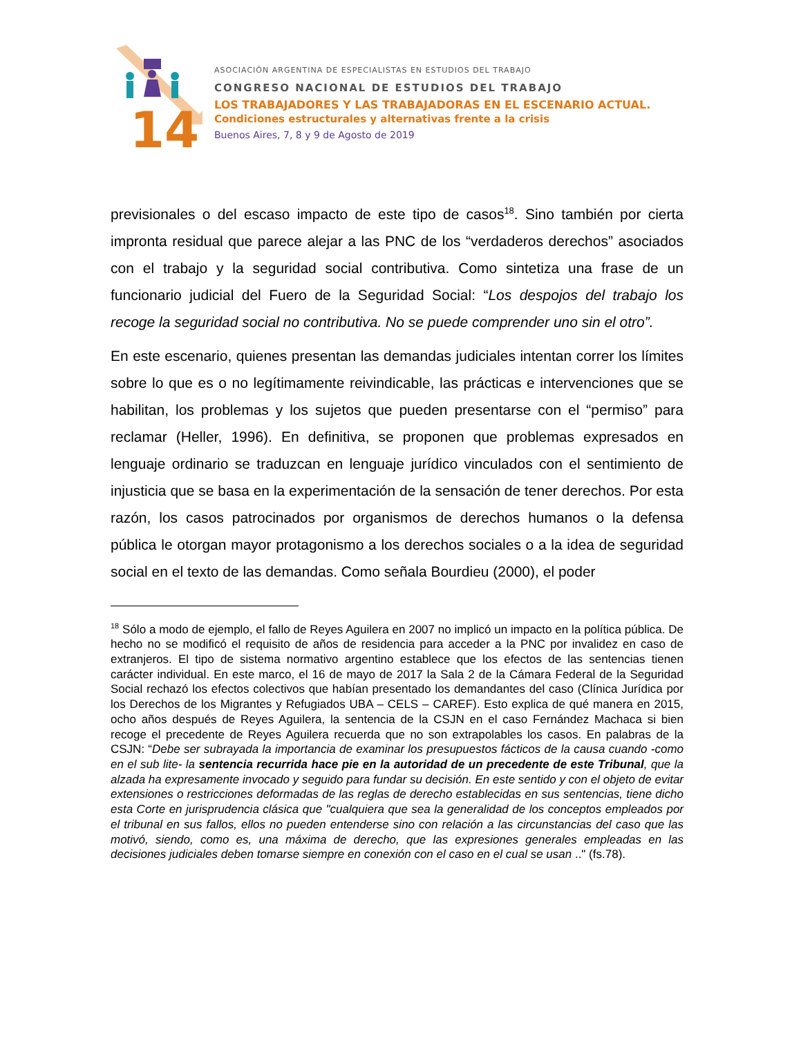14
ASOCIACIÓN ARGENTINA DE ESPECIALISTAS EN ESTUDIOS DEL TRABAJO
CONGRESO NACIONAL DE ESTUDIOS DEL TRABAJO
LOS TRABAJADORES Y LAS TRABAJADORAS EN EL ESCENARIO ACTUAL.
Condiciones estructurales y alternativas frente a la crisis
Buenos Aires, 7, 8 y 9 de Agosto de 2019
previsionales o del escaso impacto de este tipo de casos<sup>18</sup>. Sino también por cierta impronta residual que parece alejar a las PNC de los “verdaderos derechos” asociados con el trabajo y la seguridad social contributiva. Como sintetiza una frase de un funcionario judicial del Fuero de la Seguridad Social: “Los despojos del trabajo los recoge la seguridad social no contributiva. No se puede comprender uno sin el otro”.
En este escenario, quienes presentan las demandas judiciales intentan correr los límites sobre lo que es o no legítimamente reivindicable, las prácticas e intervenciones que se habilitan, los problemas y los sujetos que pueden presentarse con el “permiso” para reclamar (Heller, 1996). En definitiva, se proponen que problemas expresados en lenguaje ordinario se traduzcan en lenguaje jurídico vinculados con el sentimiento de injusticia que se basa en la experimentación de la sensación de tener derechos. Por esta razón, los casos patrocinados por organismos de derechos humanos o la defensa pública le otorgan mayor protagonismo a los derechos sociales o a la idea de seguridad social en el texto de las demandas. Como señala Bourdieu (2000), el poder
<sup>18</sup> Sólo a modo de ejemplo, el fallo de Reyes Aguilera en 2007 no implicó un impacto en la política pública. De hecho no se modificó el requisito de años de residencia para acceder a la PNC por invalidez en caso de extranjeros. El tipo de sistema normativo argentino establece que los efectos de las sentencias tienen carácter individual. En este marco, el 16 de mayo de 2017 la Sala 2 de la Cámara Federal de la Seguridad Social rechazó los efectos colectivos que habían presentado los demandantes del caso (Clínica Jurídica por los Derechos de los Migrantes y Refugiados UBA – CELS – CAREF). Esto explica de qué manera en 2015, ocho años después de Reyes Aguilera, la sentencia de la CSJN en el caso Fernández Machaca si bien recoge el precedente de Reyes Aguilera recuerda que no son extrapolables los casos. En palabras de la CSJN: “Debe ser subrayada la importancia de examinar los presupuestos fácticos de la causa cuando -como en el sub lite- la sentencia recurrida hace pie en la autoridad de un precedente de este Tribunal, que la alzada ha expresamente invocado y seguido para fundar su decisión. En este sentido y con el objeto de evitar extensiones o restricciones deformadas de las reglas de derecho establecidas en sus sentencias, tiene dicho esta Corte en jurisprudencia clásica que "cualquiera que sea la generalidad de los conceptos empleados por el tribunal en sus fallos, ellos no pueden entenderse sino con relación a las circunstancias del caso que las motivó, siendo, como es, una máxima de derecho, que las expresiones generales empleadas en las decisiones judiciales deben tomarse siempre en conexión con el caso en el cual se usan .." (fs.78).